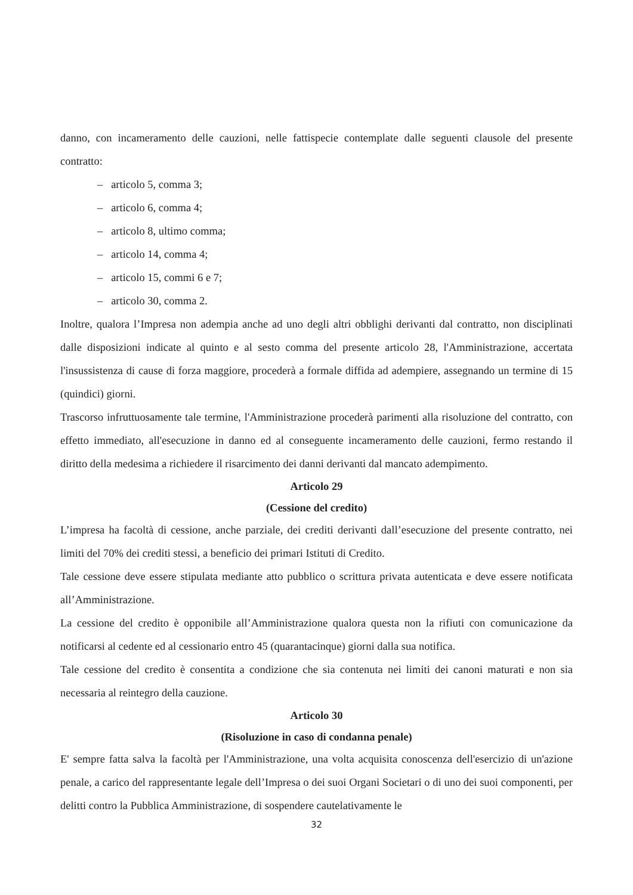danno, con incameramento delle cauzioni, nelle fattispecie contemplate dalle seguenti clausole del presente contratto:
– articolo 5, comma 3;
– articolo 6, comma 4;
– articolo 8, ultimo comma;
– articolo 14, comma 4;
– articolo 15, commi 6 e 7;
– articolo 30, comma 2.
Inoltre, qualora l’Impresa non adempia anche ad uno degli altri obblighi derivanti dal contratto, non disciplinati dalle disposizioni indicate al quinto e al sesto comma del presente articolo 28, l'Amministrazione, accertata l'insussistenza di cause di forza maggiore, procederà a formale diffida ad adempiere, assegnando un termine di 15 (quindici) giorni.
Trascorso infruttuosamente tale termine, l'Amministrazione procederà parimenti alla risoluzione del contratto, con effetto immediato, all'esecuzione in danno ed al conseguente incameramento delle cauzioni, fermo restando il diritto della medesima a richiedere il risarcimento dei danni derivanti dal mancato adempimento.
Articolo 29
(Cessione del credito)
L’impresa ha facoltà di cessione, anche parziale, dei crediti derivanti dall’esecuzione del presente contratto, nei limiti del 70% dei crediti stessi, a beneficio dei primari Istituti di Credito.
Tale cessione deve essere stipulata mediante atto pubblico o scrittura privata autenticata e deve essere notificata all’Amministrazione.
La cessione del credito è opponibile all’Amministrazione qualora questa non la rifiuti con comunicazione da notificarsi al cedente ed al cessionario entro 45 (quarantacinque) giorni dalla sua notifica.
Tale cessione del credito è consentita a condizione che sia contenuta nei limiti dei canoni maturati e non sia necessaria al reintegro della cauzione.
Articolo 30
(Risoluzione in caso di condanna penale)
E' sempre fatta salva la facoltà per l'Amministrazione, una volta acquisita conoscenza dell'esercizio di un'azione penale, a carico del rappresentante legale dell’Impresa o dei suoi Organi Societari o di uno dei suoi componenti, per delitti contro la Pubblica Amministrazione, di sospendere cautelativamente le
32